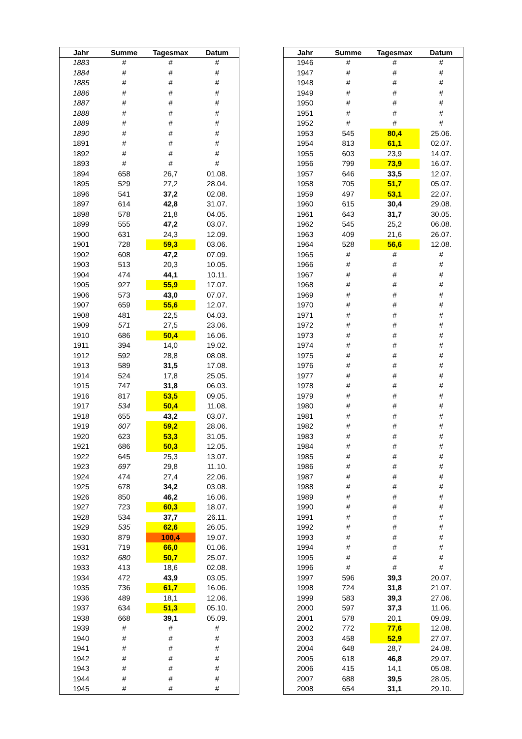| Jahr | Summe | Tagesmax | Datum |
| --- | --- | --- | --- |
| 1883 | # | # | # |
| 1884 | # | # | # |
| 1885 | # | # | # |
| 1886 | # | # | # |
| 1887 | # | # | # |
| 1888 | # | # | # |
| 1889 | # | # | # |
| 1890 | # | # | # |
| 1891 | # | # | # |
| 1892 | # | # | # |
| 1893 | # | # | # |
| 1894 | 658 | 26,7 | 01.08. |
| 1895 | 529 | 27,2 | 28.04. |
| 1896 | 541 | 37,2 | 02.08. |
| 1897 | 614 | 42,8 | 31.07. |
| 1898 | 578 | 21,8 | 04.05. |
| 1899 | 555 | 47,2 | 03.07. |
| 1900 | 631 | 24,3 | 12.09. |
| 1901 | 728 | 59,3 | 03.06. |
| 1902 | 608 | 47,2 | 07.09. |
| 1903 | 513 | 20,3 | 10.05. |
| 1904 | 474 | 44,1 | 10.11. |
| 1905 | 927 | 55,9 | 17.07. |
| 1906 | 573 | 43,0 | 07.07. |
| 1907 | 659 | 55,6 | 12.07. |
| 1908 | 481 | 22,5 | 04.03. |
| 1909 | 571 | 27,5 | 23.06. |
| 1910 | 686 | 50,4 | 16.06. |
| 1911 | 394 | 14,0 | 19.02. |
| 1912 | 592 | 28,8 | 08.08. |
| 1913 | 589 | 31,5 | 17.08. |
| 1914 | 524 | 17,8 | 25.05. |
| 1915 | 747 | 31,8 | 06.03. |
| 1916 | 817 | 53,5 | 09.05. |
| 1917 | 534 | 50,4 | 11.08. |
| 1918 | 655 | 43,2 | 03.07. |
| 1919 | 607 | 59,2 | 28.06. |
| 1920 | 623 | 53,3 | 31.05. |
| 1921 | 686 | 50,3 | 12.05. |
| 1922 | 645 | 25,3 | 13.07. |
| 1923 | 697 | 29,8 | 11.10. |
| 1924 | 474 | 27,4 | 22.06. |
| 1925 | 678 | 34,2 | 03.08. |
| 1926 | 850 | 46,2 | 16.06. |
| 1927 | 723 | 60,3 | 18.07. |
| 1928 | 534 | 37,7 | 26.11. |
| 1929 | 535 | 62,6 | 26.05. |
| 1930 | 879 | 100,4 | 19.07. |
| 1931 | 719 | 66,0 | 01.06. |
| 1932 | 680 | 50,7 | 25.07. |
| 1933 | 413 | 18,6 | 02.08. |
| 1934 | 472 | 43,9 | 03.05. |
| 1935 | 736 | 61,7 | 16.06. |
| 1936 | 489 | 18,1 | 12.06. |
| 1937 | 634 | 51,3 | 05.10. |
| 1938 | 668 | 39,1 | 05.09. |
| 1939 | # | # | # |
| 1940 | # | # | # |
| 1941 | # | # | # |
| 1942 | # | # | # |
| 1943 | # | # | # |
| 1944 | # | # | # |
| 1945 | # | # | # |
| Jahr | Summe | Tagesmax | Datum |
| --- | --- | --- | --- |
| 1946 | # | # | # |
| 1947 | # | # | # |
| 1948 | # | # | # |
| 1949 | # | # | # |
| 1950 | # | # | # |
| 1951 | # | # | # |
| 1952 | # | # | # |
| 1953 | 545 | 80,4 | 25.06. |
| 1954 | 813 | 61,1 | 02.07. |
| 1955 | 603 | 23,9 | 14.07. |
| 1956 | 799 | 73,9 | 16.07. |
| 1957 | 646 | 33,5 | 12.07. |
| 1958 | 705 | 51,7 | 05.07. |
| 1959 | 497 | 53,1 | 22.07. |
| 1960 | 615 | 30,4 | 29.08. |
| 1961 | 643 | 31,7 | 30.05. |
| 1962 | 545 | 25,2 | 06.08. |
| 1963 | 409 | 21,6 | 26.07. |
| 1964 | 528 | 56,6 | 12.08. |
| 1965 | # | # | # |
| 1966 | # | # | # |
| 1967 | # | # | # |
| 1968 | # | # | # |
| 1969 | # | # | # |
| 1970 | # | # | # |
| 1971 | # | # | # |
| 1972 | # | # | # |
| 1973 | # | # | # |
| 1974 | # | # | # |
| 1975 | # | # | # |
| 1976 | # | # | # |
| 1977 | # | # | # |
| 1978 | # | # | # |
| 1979 | # | # | # |
| 1980 | # | # | # |
| 1981 | # | # | # |
| 1982 | # | # | # |
| 1983 | # | # | # |
| 1984 | # | # | # |
| 1985 | # | # | # |
| 1986 | # | # | # |
| 1987 | # | # | # |
| 1988 | # | # | # |
| 1989 | # | # | # |
| 1990 | # | # | # |
| 1991 | # | # | # |
| 1992 | # | # | # |
| 1993 | # | # | # |
| 1994 | # | # | # |
| 1995 | # | # | # |
| 1996 | # | # | # |
| 1997 | 596 | 39,3 | 20.07. |
| 1998 | 724 | 31,8 | 21.07. |
| 1999 | 583 | 39,3 | 27.06. |
| 2000 | 597 | 37,3 | 11.06. |
| 2001 | 578 | 20,1 | 09.09. |
| 2002 | 772 | 77,6 | 12.08. |
| 2003 | 458 | 52,9 | 27.07. |
| 2004 | 648 | 28,7 | 24.08. |
| 2005 | 618 | 46,8 | 29.07. |
| 2006 | 415 | 14,1 | 05.08. |
| 2007 | 688 | 39,5 | 28.05. |
| 2008 | 654 | 31,1 | 29.10. |